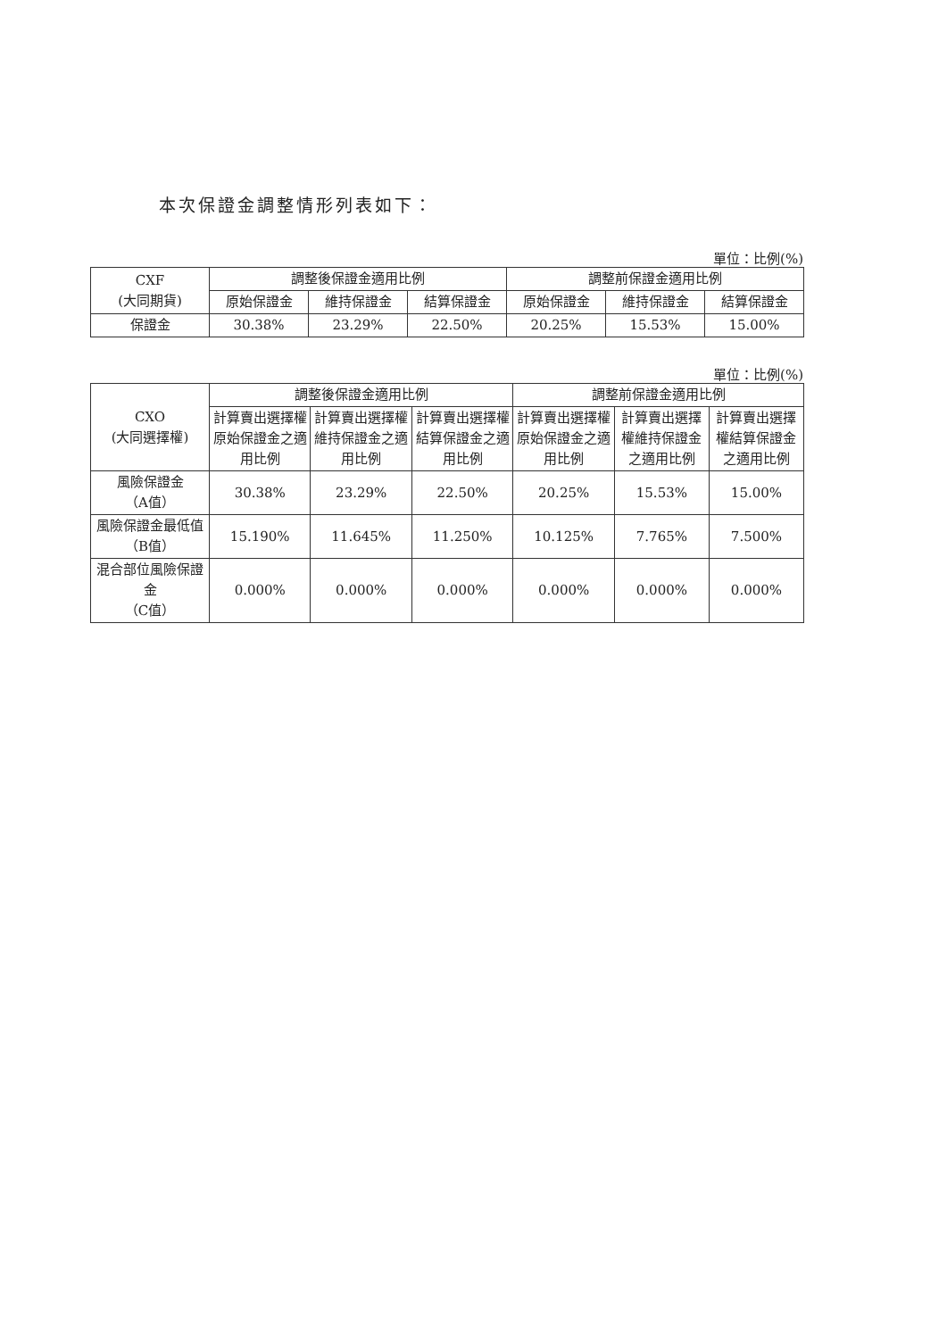本次保證金調整情形列表如下：
單位：比例(%)
| CXF (大同期貨) | 調整後保證金適用比例 | | | 調整前保證金適用比例 | | |
| --- | --- | --- | --- | --- | --- | --- |
| | 原始保證金 | 維持保證金 | 結算保證金 | 原始保證金 | 維持保證金 | 結算保證金 |
| 保證金 | 30.38% | 23.29% | 22.50% | 20.25% | 15.53% | 15.00% |
單位：比例(%)
| CXO (大同選擇權) | 調整後保證金適用比例 | | | 調整前保證金適用比例 | | |
| --- | --- | --- | --- | --- | --- | --- |
| | 計算賣出選擇權原始保證金之適用比例 | 計算賣出選擇權維持保證金之適用比例 | 計算賣出選擇權結算保證金之適用比例 | 計算賣出選擇權原始保證金之適用比例 | 計算賣出選擇權維持保證金之適用比例 | 計算賣出選擇權結算保證金之適用比例 |
| 風險保證金 （A值） | 30.38% | 23.29% | 22.50% | 20.25% | 15.53% | 15.00% |
| 風險保證金最低值 （B值） | 15.190% | 11.645% | 11.250% | 10.125% | 7.765% | 7.500% |
| 混合部位風險保證金 （C值） | 0.000% | 0.000% | 0.000% | 0.000% | 0.000% | 0.000% |